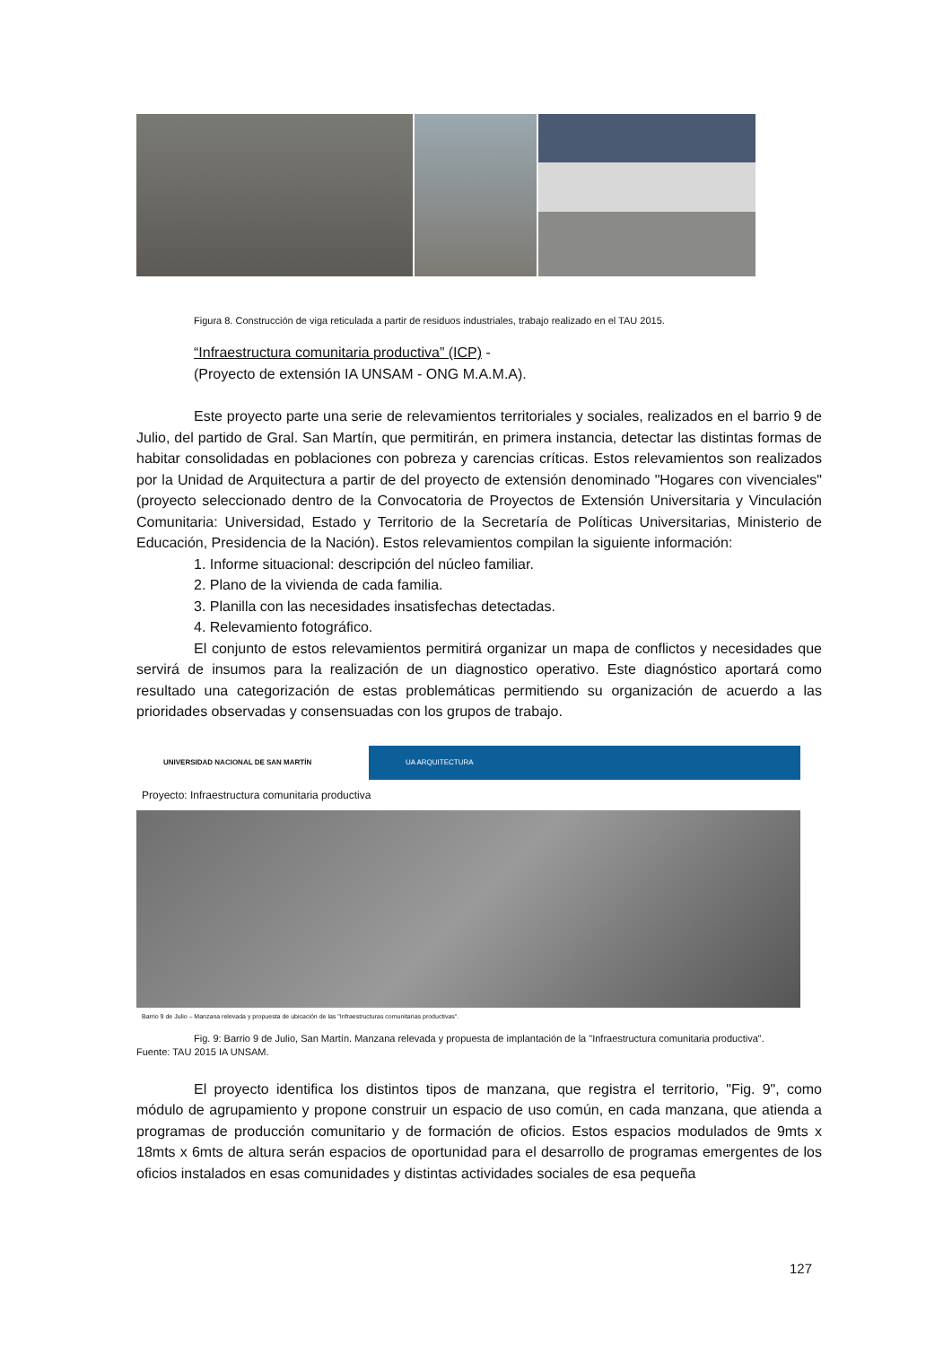Figura 8. Construcción de viga reticulada a partir de residuos industriales, trabajo realizado en el TAU 2015.
“Infraestructura comunitaria productiva” (ICP) -
(Proyecto de extensión IA UNSAM - ONG M.A.M.A).
Este proyecto parte una serie de relevamientos territoriales y sociales, realizados en el barrio 9 de Julio, del partido de Gral. San Martín, que permitirán, en primera instancia, detectar las distintas formas de habitar consolidadas en poblaciones con pobreza y carencias críticas. Estos relevamientos son realizados por la Unidad de Arquitectura a partir de del proyecto de extensión denominado "Hogares con vivenciales" (proyecto seleccionado dentro de la Convocatoria de Proyectos de Extensión Universitaria y Vinculación Comunitaria: Universidad, Estado y Territorio de la Secretaría de Políticas Universitarias, Ministerio de Educación, Presidencia de la Nación). Estos relevamientos compilan la siguiente información:
1. Informe situacional: descripción del núcleo familiar.
2. Plano de la vivienda de cada familia.
3. Planilla con las necesidades insatisfechas detectadas.
4. Relevamiento fotográfico.
El conjunto de estos relevamientos permitirá organizar un mapa de conflictos y necesidades que servirá de insumos para la realización de un diagnostico operativo. Este diagnóstico aportará como resultado una categorización de estas problemáticas permitiendo su organización de acuerdo a las prioridades observadas y consensuadas con los grupos de trabajo.
UNIVERSIDAD NACIONAL DE SAN MARTÍN UA ARQUITECTURA
Proyecto: Infraestructura comunitaria productiva
Barrio 9 de Julio – Manzana relevada y propuesta de ubicación de las "Infraestructuras comunitarias productivas".
Fig. 9: Barrio 9 de Julio, San Martín. Manzana relevada y propuesta de implantación de la "Infraestructura comunitaria productiva".
Fuente: TAU 2015 IA UNSAM.
El proyecto identifica los distintos tipos de manzana, que registra el territorio, "Fig. 9", como módulo de agrupamiento y propone construir un espacio de uso común, en cada manzana, que atienda a programas de producción comunitario y de formación de oficios. Estos espacios modulados de 9mts x 18mts x 6mts de altura serán espacios de oportunidad para el desarrollo de programas emergentes de los oficios instalados en esas comunidades y distintas actividades sociales de esa pequeña
127